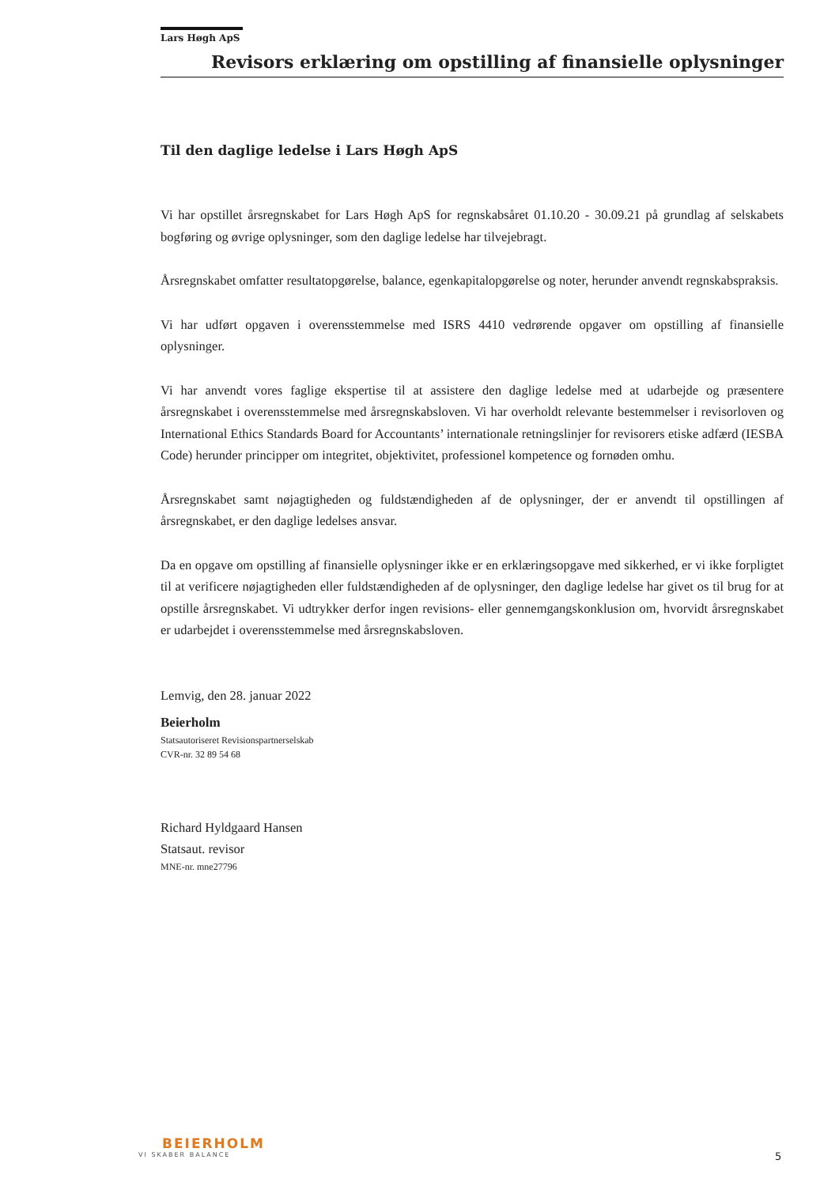Lars Høgh ApS
Revisors erklæring om opstilling af finansielle oplysninger
Til den daglige ledelse i Lars Høgh ApS
Vi har opstillet årsregnskabet for Lars Høgh ApS for regnskabsåret 01.10.20 - 30.09.21 på grundlag af selskabets bogføring og øvrige oplysninger, som den daglige ledelse har tilvejebragt.
Årsregnskabet omfatter resultatopgørelse, balance, egenkapitalopgørelse og noter, herunder anvendt regnskabspraksis.
Vi har udført opgaven i overensstemmelse med ISRS 4410 vedrørende opgaver om opstilling af finansielle oplysninger.
Vi har anvendt vores faglige ekspertise til at assistere den daglige ledelse med at udarbejde og præsentere årsregnskabet i overensstemmelse med årsregnskabsloven. Vi har overholdt relevante bestemmelser i revisorloven og International Ethics Standards Board for Accountants’ internationale retningslinjer for revisorers etiske adfærd (IESBA Code) herunder principper om integritet, objektivitet, professionel kompetence og fornøden omhu.
Årsregnskabet samt nøjagtigheden og fuldstændigheden af de oplysninger, der er anvendt til opstillingen af årsregnskabet, er den daglige ledelses ansvar.
Da en opgave om opstilling af finansielle oplysninger ikke er en erklæringsopgave med sikkerhed, er vi ikke forpligtet til at verificere nøjagtigheden eller fuldstændigheden af de oplysninger, den daglige ledelse har givet os til brug for at opstille årsregnskabet. Vi udtrykker derfor ingen revisions- eller gennemgangskonklusion om, hvorvidt årsregnskabet er udarbejdet i overensstemmelse med årsregnskabsloven.
Lemvig, den 28. januar 2022
Beierholm
Statsautoriseret Revisionspartnerselskab
CVR-nr. 32 89 54 68
Richard Hyldgaard Hansen
Statsaut. revisor
MNE-nr. mne27796
BEIERHOLM
VI SKABER BALANCE
5